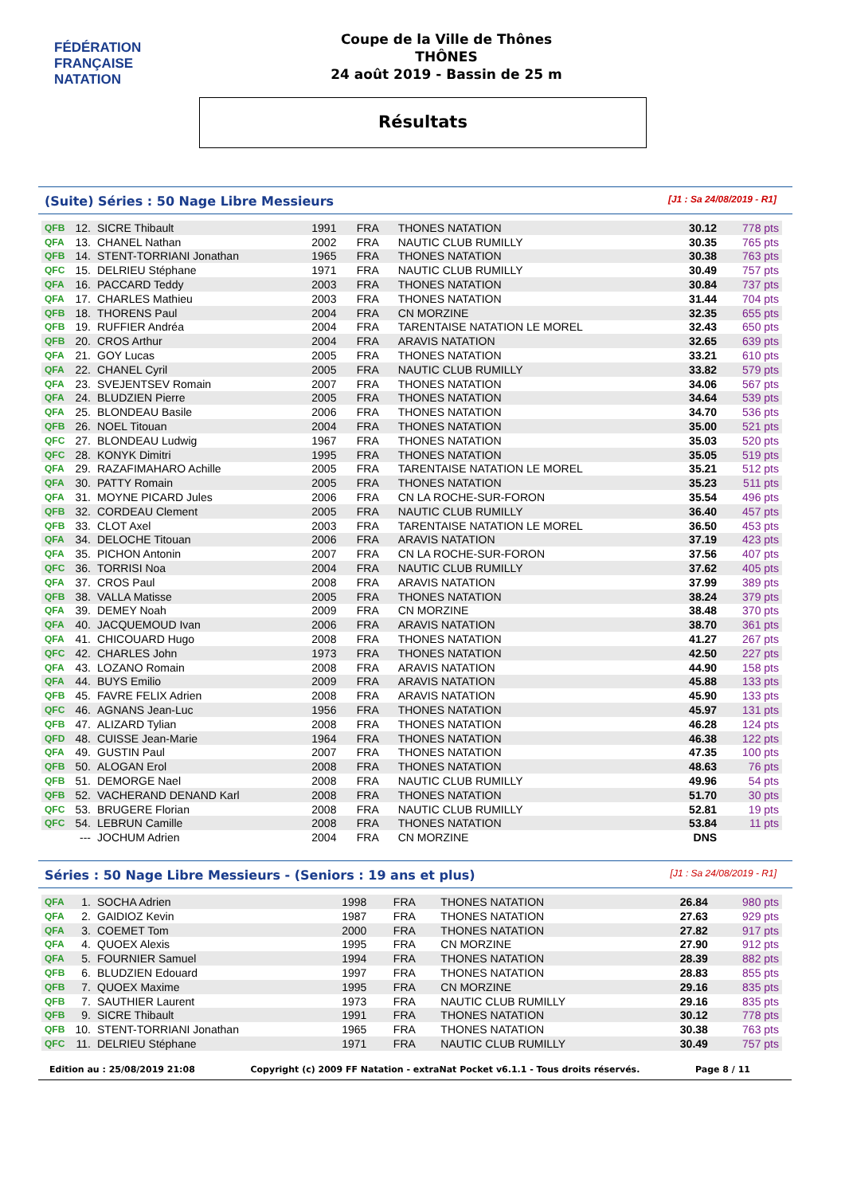FÉDÉRATION FRANÇAISE
NATATION
Coupe de la Ville de Thônes
THÔNES
24 août 2019 - Bassin de 25 m
Résultats
(Suite) Séries : 50 Nage Libre Messieurs
[J1 : Sa 24/08/2019 - R1]
| QFB | 12. | SICRE Thibault | 1991 | FRA | THONES NATATION | 30.12 | 778 pts |
| QFA | 13. | CHANEL Nathan | 2002 | FRA | NAUTIC CLUB RUMILLY | 30.35 | 765 pts |
| QFB | 14. | STENT-TORRIANI Jonathan | 1965 | FRA | THONES NATATION | 30.38 | 763 pts |
| QFC | 15. | DELRIEU Stéphane | 1971 | FRA | NAUTIC CLUB RUMILLY | 30.49 | 757 pts |
| QFA | 16. | PACCARD Teddy | 2003 | FRA | THONES NATATION | 30.84 | 737 pts |
| QFA | 17. | CHARLES Mathieu | 2003 | FRA | THONES NATATION | 31.44 | 704 pts |
| QFB | 18. | THORENS Paul | 2004 | FRA | CN MORZINE | 32.35 | 655 pts |
| QFB | 19. | RUFFIER Andréa | 2004 | FRA | TARENTAISE NATATION LE MOREL | 32.43 | 650 pts |
| QFB | 20. | CROS Arthur | 2004 | FRA | ARAVIS NATATION | 32.65 | 639 pts |
| QFA | 21. | GOY Lucas | 2005 | FRA | THONES NATATION | 33.21 | 610 pts |
| QFA | 22. | CHANEL Cyril | 2005 | FRA | NAUTIC CLUB RUMILLY | 33.82 | 579 pts |
| QFA | 23. | SVEJENTSEV Romain | 2007 | FRA | THONES NATATION | 34.06 | 567 pts |
| QFA | 24. | BLUDZIEN Pierre | 2005 | FRA | THONES NATATION | 34.64 | 539 pts |
| QFA | 25. | BLONDEAU Basile | 2006 | FRA | THONES NATATION | 34.70 | 536 pts |
| QFB | 26. | NOEL Titouan | 2004 | FRA | THONES NATATION | 35.00 | 521 pts |
| QFC | 27. | BLONDEAU Ludwig | 1967 | FRA | THONES NATATION | 35.03 | 520 pts |
| QFC | 28. | KONYK Dimitri | 1995 | FRA | THONES NATATION | 35.05 | 519 pts |
| QFA | 29. | RAZAFIMAHARO Achille | 2005 | FRA | TARENTAISE NATATION LE MOREL | 35.21 | 512 pts |
| QFA | 30. | PATTY Romain | 2005 | FRA | THONES NATATION | 35.23 | 511 pts |
| QFA | 31. | MOYNE PICARD Jules | 2006 | FRA | CN LA ROCHE-SUR-FORON | 35.54 | 496 pts |
| QFB | 32. | CORDEAU Clement | 2005 | FRA | NAUTIC CLUB RUMILLY | 36.40 | 457 pts |
| QFB | 33. | CLOT Axel | 2003 | FRA | TARENTAISE NATATION LE MOREL | 36.50 | 453 pts |
| QFA | 34. | DELOCHE Titouan | 2006 | FRA | ARAVIS NATATION | 37.19 | 423 pts |
| QFA | 35. | PICHON Antonin | 2007 | FRA | CN LA ROCHE-SUR-FORON | 37.56 | 407 pts |
| QFC | 36. | TORRISI Noa | 2004 | FRA | NAUTIC CLUB RUMILLY | 37.62 | 405 pts |
| QFA | 37. | CROS Paul | 2008 | FRA | ARAVIS NATATION | 37.99 | 389 pts |
| QFB | 38. | VALLA Matisse | 2005 | FRA | THONES NATATION | 38.24 | 379 pts |
| QFA | 39. | DEMEY Noah | 2009 | FRA | CN MORZINE | 38.48 | 370 pts |
| QFA | 40. | JACQUEMOUD Ivan | 2006 | FRA | ARAVIS NATATION | 38.70 | 361 pts |
| QFA | 41. | CHICOUARD Hugo | 2008 | FRA | THONES NATATION | 41.27 | 267 pts |
| QFC | 42. | CHARLES John | 1973 | FRA | THONES NATATION | 42.50 | 227 pts |
| QFA | 43. | LOZANO Romain | 2008 | FRA | ARAVIS NATATION | 44.90 | 158 pts |
| QFA | 44. | BUYS Emilio | 2009 | FRA | ARAVIS NATATION | 45.88 | 133 pts |
| QFB | 45. | FAVRE FELIX Adrien | 2008 | FRA | ARAVIS NATATION | 45.90 | 133 pts |
| QFC | 46. | AGNANS Jean-Luc | 1956 | FRA | THONES NATATION | 45.97 | 131 pts |
| QFB | 47. | ALIZARD Tylian | 2008 | FRA | THONES NATATION | 46.28 | 124 pts |
| QFD | 48. | CUISSE Jean-Marie | 1964 | FRA | THONES NATATION | 46.38 | 122 pts |
| QFA | 49. | GUSTIN Paul | 2007 | FRA | THONES NATATION | 47.35 | 100 pts |
| QFB | 50. | ALOGAN Erol | 2008 | FRA | THONES NATATION | 48.63 | 76 pts |
| QFB | 51. | DEMORGE Nael | 2008 | FRA | NAUTIC CLUB RUMILLY | 49.96 | 54 pts |
| QFB | 52. | VACHERAND DENAND Karl | 2008 | FRA | THONES NATATION | 51.70 | 30 pts |
| QFC | 53. | BRUGERE Florian | 2008 | FRA | NAUTIC CLUB RUMILLY | 52.81 | 19 pts |
| QFC | 54. | LEBRUN Camille | 2008 | FRA | THONES NATATION | 53.84 | 11 pts |
| | --- | JOCHUM Adrien | 2004 | FRA | CN MORZINE | DNS | |
Séries : 50 Nage Libre Messieurs - (Seniors : 19 ans et plus)
[J1 : Sa 24/08/2019 - R1]
| QFA | 1. | SOCHA Adrien | 1998 | FRA | THONES NATATION | 26.84 | 980 pts |
| QFA | 2. | GAIDIOZ Kevin | 1987 | FRA | THONES NATATION | 27.63 | 929 pts |
| QFA | 3. | COEMET Tom | 2000 | FRA | THONES NATATION | 27.82 | 917 pts |
| QFA | 4. | QUOEX Alexis | 1995 | FRA | CN MORZINE | 27.90 | 912 pts |
| QFA | 5. | FOURNIER Samuel | 1994 | FRA | THONES NATATION | 28.39 | 882 pts |
| QFB | 6. | BLUDZIEN Edouard | 1997 | FRA | THONES NATATION | 28.83 | 855 pts |
| QFB | 7. | QUOEX Maxime | 1995 | FRA | CN MORZINE | 29.16 | 835 pts |
| QFB | 7. | SAUTHIER Laurent | 1973 | FRA | NAUTIC CLUB RUMILLY | 29.16 | 835 pts |
| QFB | 9. | SICRE Thibault | 1991 | FRA | THONES NATATION | 30.12 | 778 pts |
| QFB | 10. | STENT-TORRIANI Jonathan | 1965 | FRA | THONES NATATION | 30.38 | 763 pts |
| QFC | 11. | DELRIEU Stéphane | 1971 | FRA | NAUTIC CLUB RUMILLY | 30.49 | 757 pts |
Edition au : 25/08/2019 21:08 Copyright (c) 2009 FF Natation - extraNat Pocket v6.1.1 - Tous droits réservés. Page 8 / 11